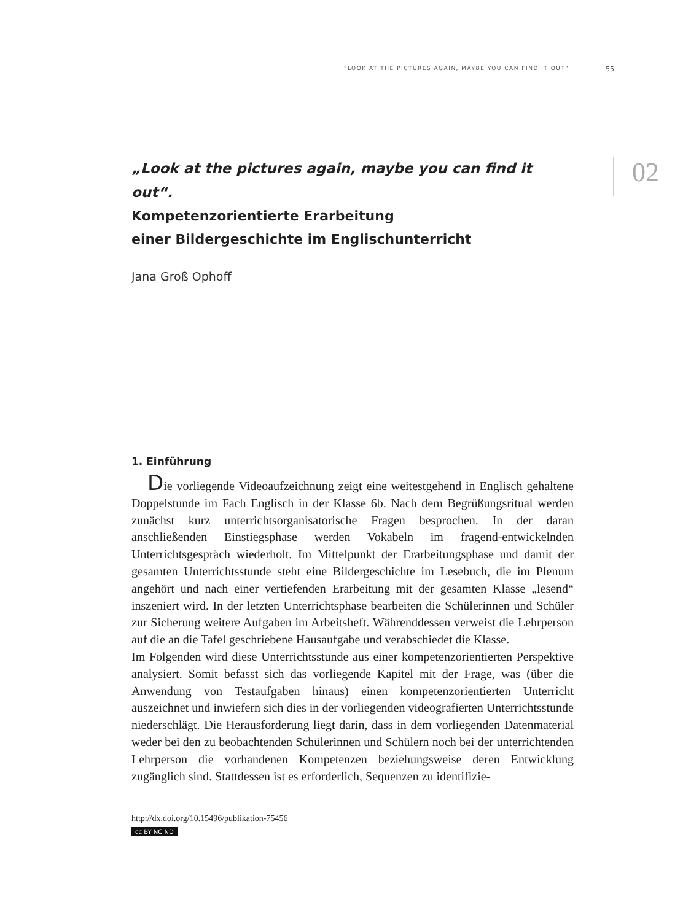“LOOK AT THE PICTURES AGAIN, MAYBE YOU CAN FIND IT OUT” 55
02
„Look at the pictures again, maybe you can find it out“.
Kompetenzorientierte Erarbeitung
einer Bildergeschichte im Englischunterricht
Jana Groß Ophoff
1. Einführung
Die vorliegende Videoaufzeichnung zeigt eine weitestgehend in Englisch gehaltene Doppelstunde im Fach Englisch in der Klasse 6b. Nach dem Begrüßungsritual werden zunächst kurz unterrichtsorganisatorische Fragen besprochen. In der daran anschließenden Einstiegsphase werden Vokabeln im fragend-entwickelnden Unterrichtsgespräch wiederholt. Im Mittelpunkt der Erarbeitungsphase und damit der gesamten Unterrichtsstunde steht eine Bildergeschichte im Lesebuch, die im Plenum angehört und nach einer vertiefenden Erarbeitung mit der gesamten Klasse „lesend“ inszeniert wird. In der letzten Unterrichtsphase bearbeiten die Schülerinnen und Schüler zur Sicherung weitere Aufgaben im Arbeitsheft. Währenddessen verweist die Lehrperson auf die an die Tafel geschriebene Hausaufgabe und verabschiedet die Klasse.
Im Folgenden wird diese Unterrichtsstunde aus einer kompetenzorientierten Perspektive analysiert. Somit befasst sich das vorliegende Kapitel mit der Frage, was (über die Anwendung von Testaufgaben hinaus) einen kompetenzorientierten Unterricht auszeichnet und inwiefern sich dies in der vorliegenden videografierten Unterrichtsstunde niederschlägt. Die Herausforderung liegt darin, dass in dem vorliegenden Datenmaterial weder bei den zu beobachtenden Schülerinnen und Schülern noch bei der unterrichtenden Lehrperson die vorhandenen Kompetenzen beziehungsweise deren Entwicklung zugänglich sind. Stattdessen ist es erforderlich, Sequenzen zu identifizie-
http://dx.doi.org/10.15496/publikation-75456
cc BY NC ND